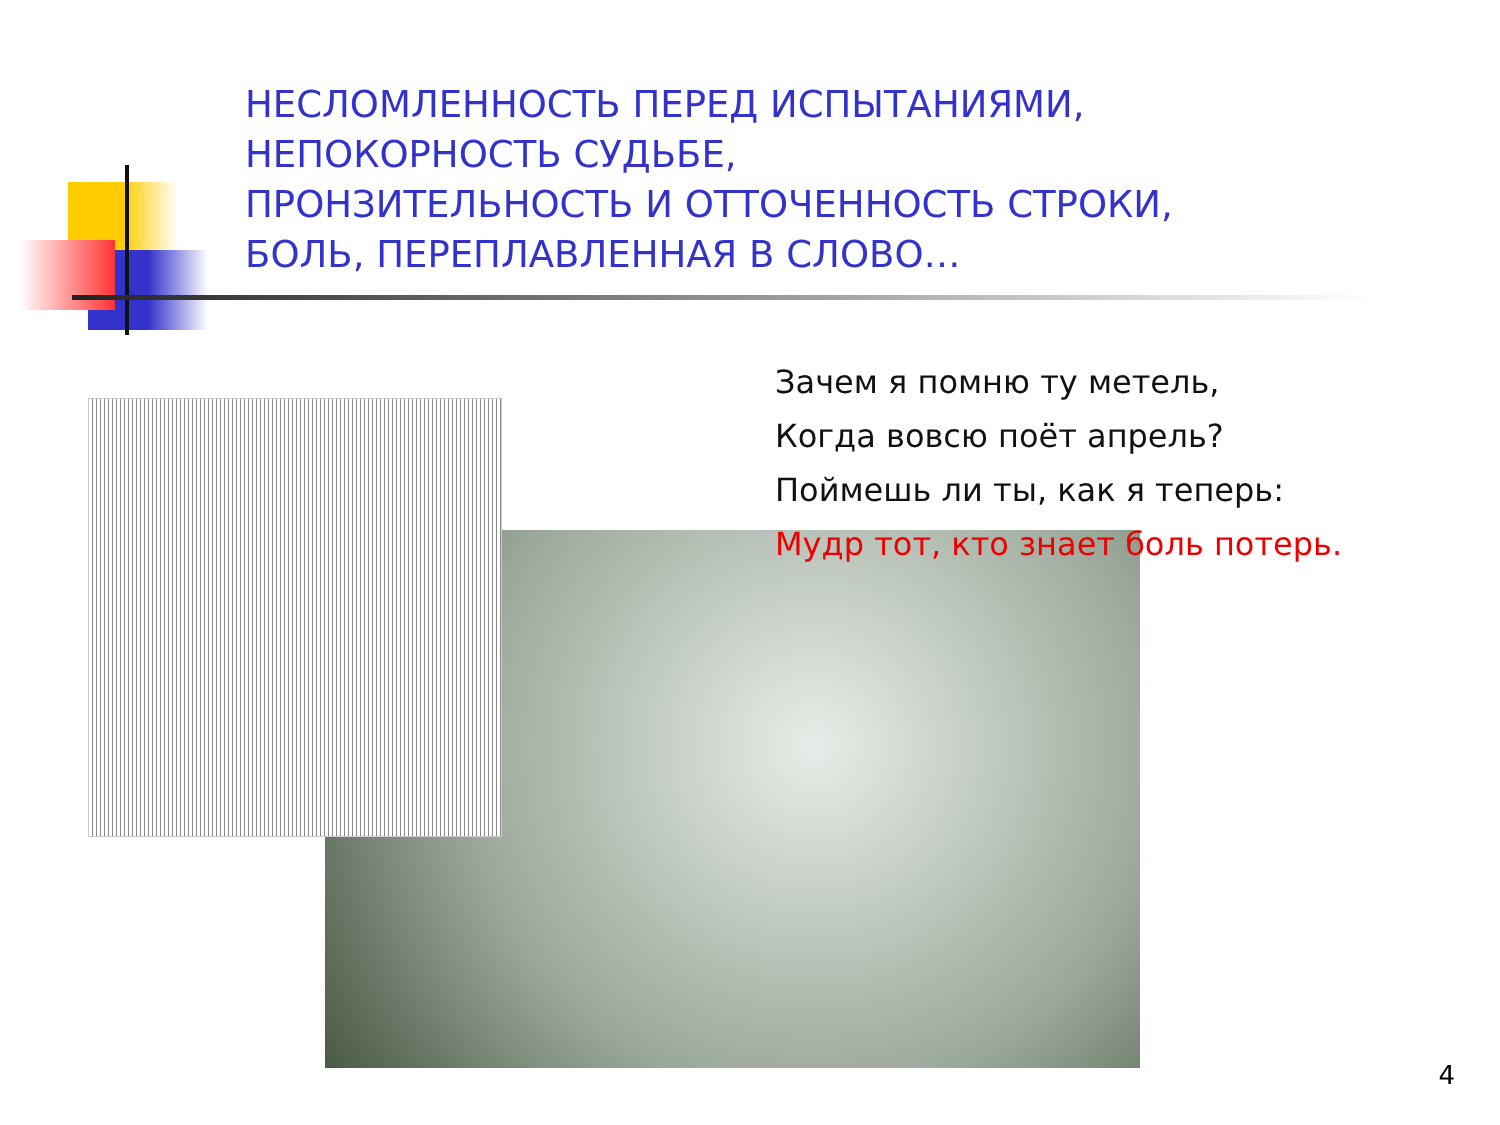НЕСЛОМЛЕННОСТЬ ПЕРЕД ИСПЫТАНИЯМИ,
НЕПОКОРНОСТЬ СУДЬБЕ,
ПРОНЗИТЕЛЬНОСТЬ И ОТТОЧЕННОСТЬ СТРОКИ,
БОЛЬ, ПЕРЕПЛАВЛЕННАЯ В СЛОВО…
Зачем я помню ту метель,
Когда вовсю поёт апрель?
Поймешь ли ты, как я теперь:
Мудр тот, кто знает боль потерь.
4